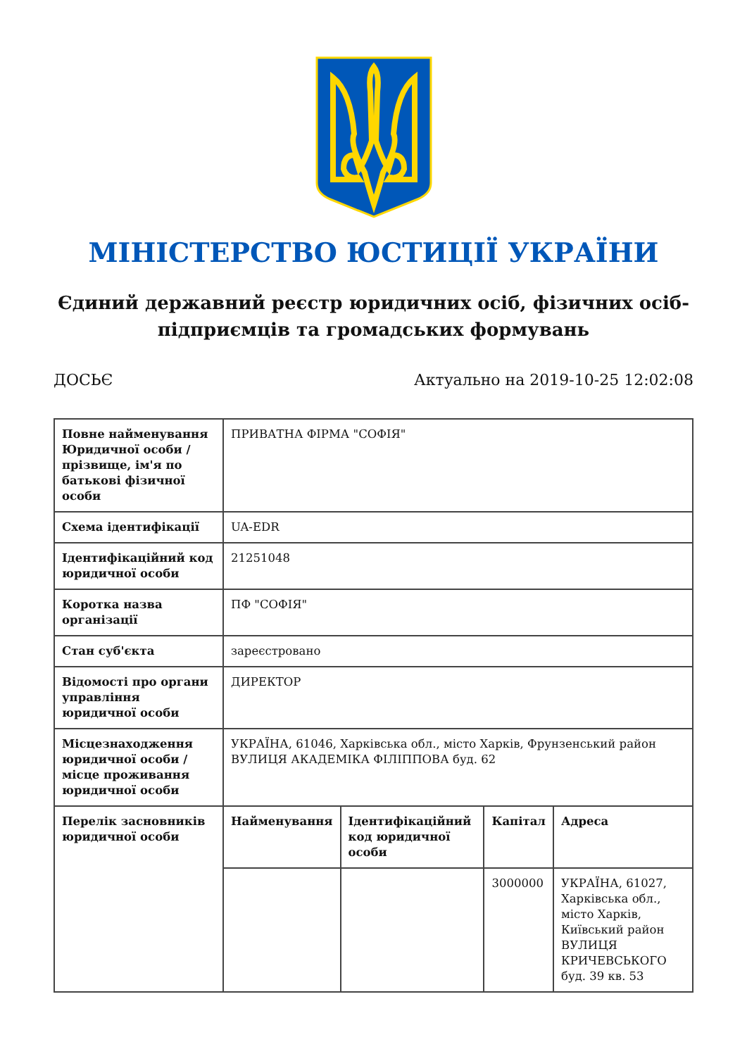МІНІСТЕРСТВО ЮСТИЦІЇ УКРАЇНИ
Єдиний державний реєстр юридичних осіб, фізичних осіб-підприємців та громадських формувань
ДОСЬЄ Актуально на 2019-10-25 12:02:08
| Повне найменування Юридичної особи / прізвище, ім'я по батькові фізичної особи | ПРИВАТНА ФІРМА "СОФІЯ" | | | |
| Схема ідентифікації | UA-EDR | | | |
| Ідентифікаційний код юридичної особи | 21251048 | | | |
| Коротка назва організації | ПФ "СОФІЯ" | | | |
| Стан суб'єкта | зареєстровано | | | |
| Відомості про органи управління юридичної особи | ДИРЕКТОР | | | |
| Місцезнаходження юридичної особи / місце проживання юридичної особи | УКРАЇНА, 61046, Харківська обл., місто Харків, Фрунзенський район ВУЛИЦЯ АКАДЕМІКА ФІЛІППОВА буд. 62 | | | |
| Перелік засновників юридичної особи | Найменування | Ідентифікаційний код юридичної особи | Капітал | Адреса |
| | | | 3000000 | УКРАЇНА, 61027, Харківська обл., місто Харків, Київський район ВУЛИЦЯ КРИЧЕВСЬКОГО буд. 39 кв. 53 |